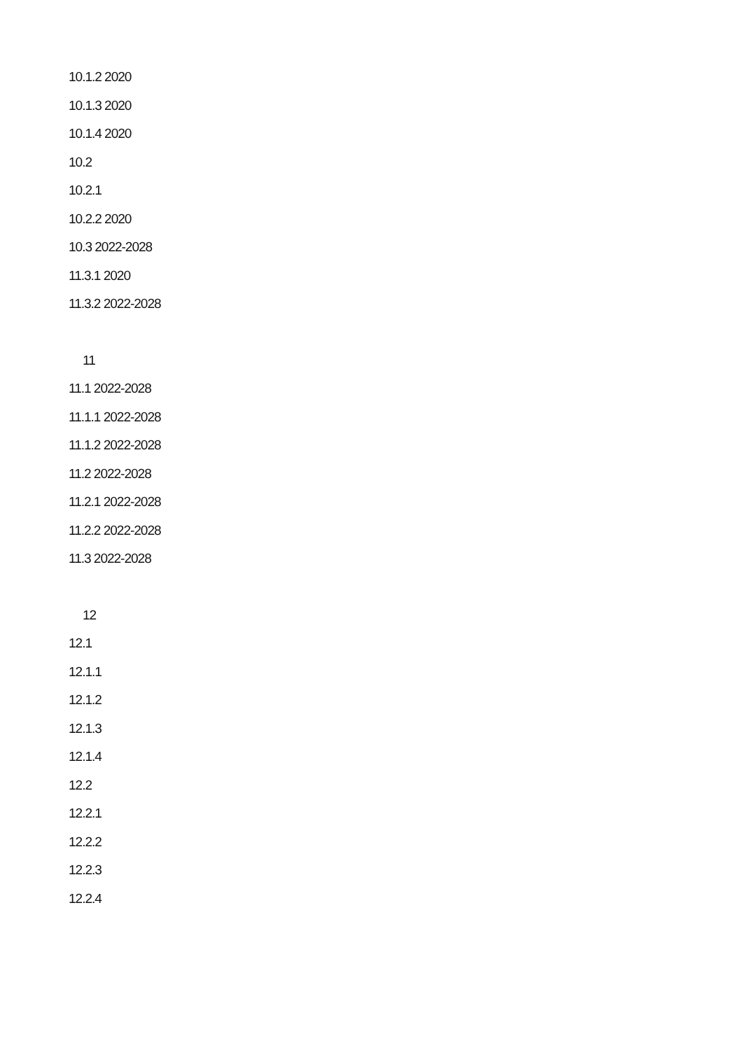10.1.2 2020
10.1.3 2020
10.1.4 2020
10.2
10.2.1
10.2.2 2020
10.3 2022-2028
11.3.1 2020
11.3.2 2022-2028
11
11.1 2022-2028
11.1.1 2022-2028
11.1.2 2022-2028
11.2 2022-2028
11.2.1 2022-2028
11.2.2 2022-2028
11.3 2022-2028
12
12.1
12.1.1
12.1.2
12.1.3
12.1.4
12.2
12.2.1
12.2.2
12.2.3
12.2.4